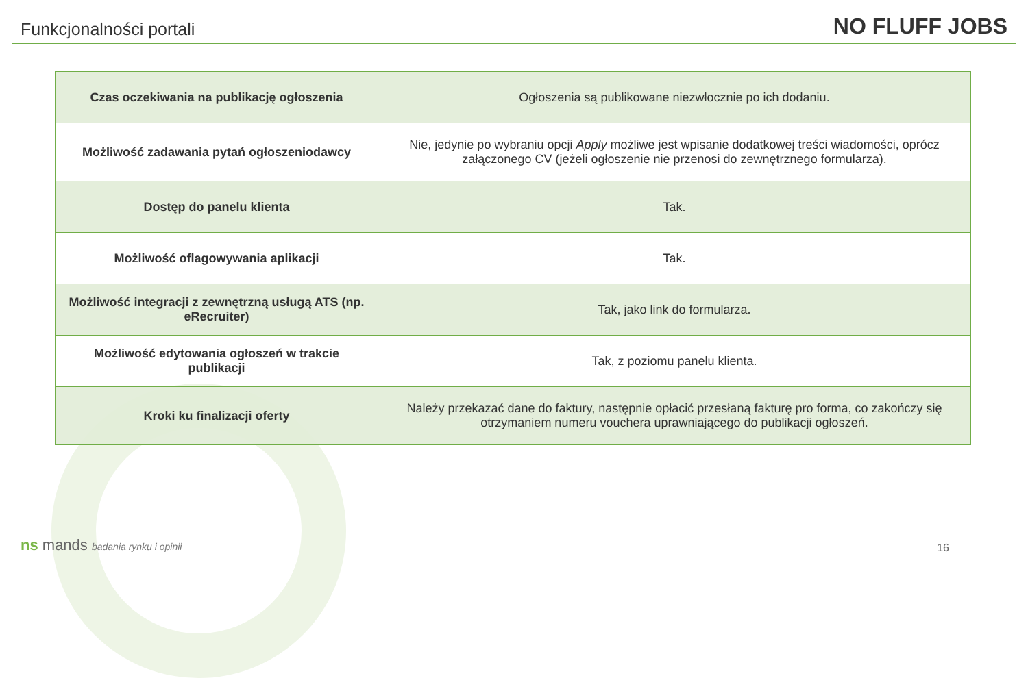Funkcjonalności portali
NO FLUFF JOBS
| Czas oczekiwania na publikację ogłoszenia | Ogłoszenia są publikowane niezwłocznie po ich dodaniu. |
| Możliwość zadawania pytań ogłoszeniodawcy | Nie, jedynie po wybraniu opcji Apply możliwe jest wpisanie dodatkowej treści wiadomości, oprócz załączonego CV (jeżeli ogłoszenie nie przenosi do zewnętrznego formularza). |
| Dostęp do panelu klienta | Tak. |
| Możliwość oflagowywania aplikacji | Tak. |
| Możliwość integracji z zewnętrzną usługą ATS (np. eRecruiter) | Tak, jako link do formularza. |
| Możliwość edytowania ogłoszeń w trakcie publikacji | Tak, z poziomu panelu klienta. |
| Kroki ku finalizacji oferty | Należy przekazać dane do faktury, następnie opłacić przesłaną fakturę pro forma, co zakończy się otrzymaniem numeru vouchera uprawniającego do publikacji ogłoszeń. |
ns mands badania rynku i opinii
16